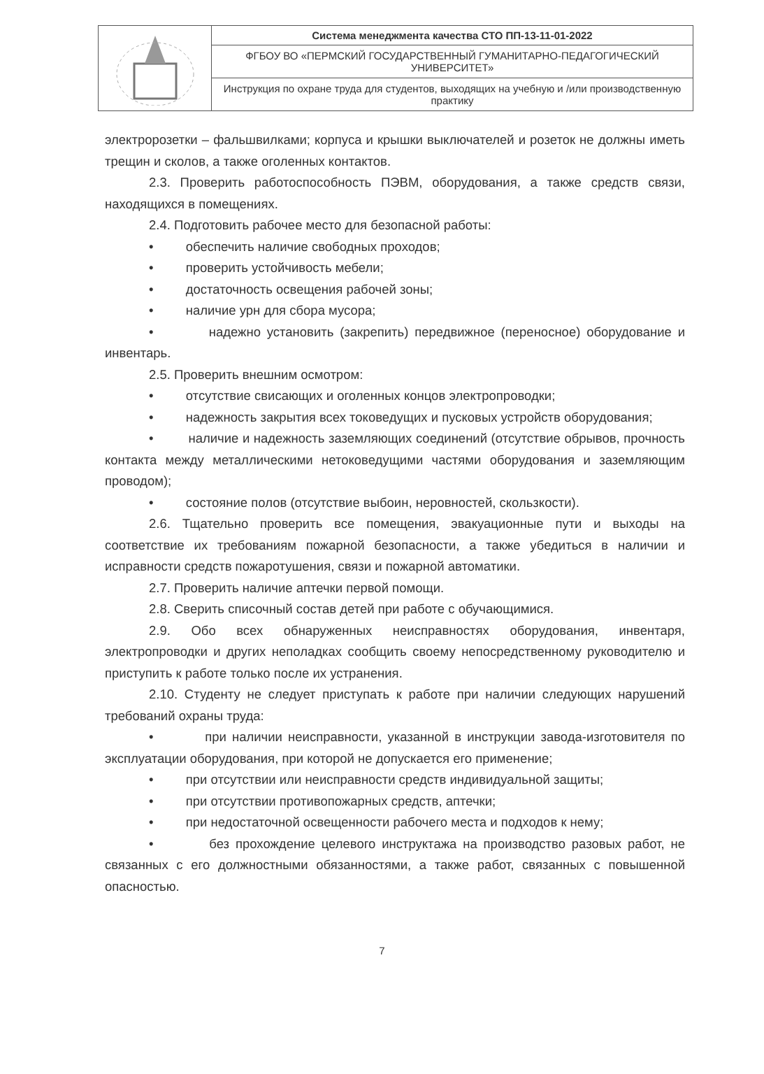| | Система менеджмента качества СТО ПП-13-11-01-2022 |
| | ФГБОУ ВО «ПЕРМСКИЙ ГОСУДАРСТВЕННЫЙ ГУМАНИТАРНО-ПЕДАГОГИЧЕСКИЙ УНИВЕРСИТЕТ» |
| | Инструкция по охране труда для студентов, выходящих на учебную и /или производственную практику |
электророзетки – фальшвилками; корпуса и крышки выключателей и розеток не должны иметь трещин и сколов, а также оголенных контактов.
2.3. Проверить работоспособность ПЭВМ, оборудования, а также средств связи, находящихся в помещениях.
2.4. Подготовить рабочее место для безопасной работы:
• обеспечить наличие свободных проходов;
• проверить устойчивость мебели;
• достаточность освещения рабочей зоны;
• наличие урн для сбора мусора;
• надежно установить (закрепить) передвижное (переносное) оборудование и инвентарь.
2.5. Проверить внешним осмотром:
• отсутствие свисающих и оголенных концов электропроводки;
• надежность закрытия всех токоведущих и пусковых устройств оборудования;
• наличие и надежность заземляющих соединений (отсутствие обрывов, прочность контакта между металлическими нетоковедущими частями оборудования и заземляющим проводом);
• состояние полов (отсутствие выбоин, неровностей, скользкости).
2.6. Тщательно проверить все помещения, эвакуационные пути и выходы на соответствие их требованиям пожарной безопасности, а также убедиться в наличии и исправности средств пожаротушения, связи и пожарной автоматики.
2.7. Проверить наличие аптечки первой помощи.
2.8. Сверить списочный состав детей при работе с обучающимися.
2.9. Обо всех обнаруженных неисправностях оборудования, инвентаря, электропроводки и других неполадках сообщить своему непосредственному руководителю и приступить к работе только после их устранения.
2.10. Студенту не следует приступать к работе при наличии следующих нарушений требований охраны труда:
• при наличии неисправности, указанной в инструкции завода-изготовителя по эксплуатации оборудования, при которой не допускается его применение;
• при отсутствии или неисправности средств индивидуальной защиты;
• при отсутствии противопожарных средств, аптечки;
• при недостаточной освещенности рабочего места и подходов к нему;
• без прохождение целевого инструктажа на производство разовых работ, не связанных с его должностными обязанностями, а также работ, связанных с повышенной опасностью.
7